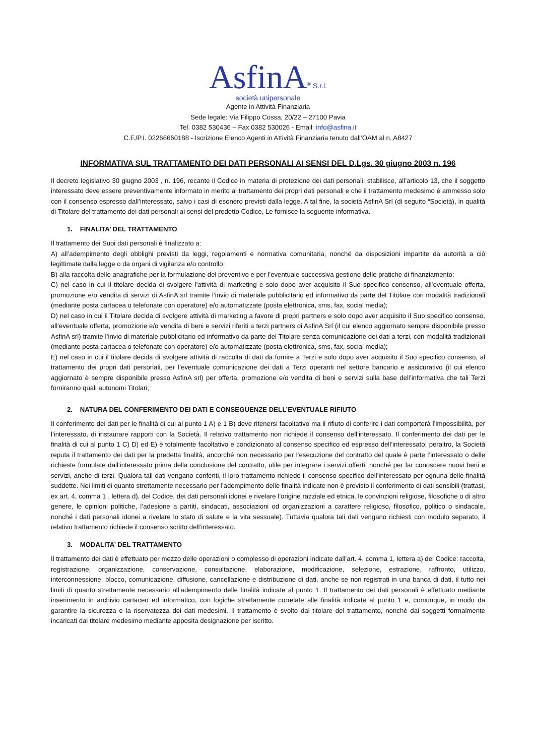AsfinA<sup>®</sup> S.r.l.
società unipersonale
Agente in Attività Finanziaria
Sede legale: Via Filippo Cossa, 20/22 – 27100 Pavia
Tel. 0382 530436 – Fax 0382 530026 - Email: info@asfina.it
C.F./P.I. 02266660188 - Iscrizione Elenco Agenti in Attività Finanziaria tenuto dall’OAM al n. A8427
INFORMATIVA SUL TRATTAMENTO DEI DATI PERSONALI AI SENSI DEL D.Lgs. 30 giugno 2003 n. 196
Il decreto legislativo 30 giugno 2003 , n. 196, recante il Codice in materia di protezione dei dati personali, stabilisce, all’articolo 13, che il soggetto interessato deve essere preventivamente informato in merito al trattamento dei propri dati personali e che il trattamento medesimo è ammesso solo con il consenso espresso dall’interessato, salvo i casi di esonero previsti dalla legge. A tal fine, la società AsfinA Srl (di seguito “Società), in qualità di Titolare del trattamento dei dati personali ai sensi del predetto Codice, Le fornisce la seguente informativa.
1. FINALITA’ DEL TRATTAMENTO
Il trattamento dei Suoi dati personali è finalizzato a:
A) all’adempimento degli obblighi previsti da leggi, regolamenti e normativa comunitaria, nonché da disposizioni impartite da autorità a ciò legittimate dalla legge o da organi di vigilanza e/o controllo;
B) alla raccolta delle anagrafiche per la formulazione del preventivo e per l’eventuale successiva gestione delle pratiche di finanziamento;
C) nel caso in cui il titolare decida di svolgere l’attività di marketing e solo dopo aver acquisito il Suo specifico consenso, all’eventuale offerta, promozione e/o vendita di servizi di AsfinA srl tramite l’invio di materiale pubblicitario ed informativo da parte del Titolare con modalità tradizionali (mediante posta cartacea o telefonate con operatore) e/o automatizzate (posta elettronica, sms, fax, social media);
D) nel caso in cui il Titolare decida di svolgere attività di marketing a favore di propri partners e solo dopo aver acquisito il Suo specifico consenso, all’eventuale offerta, promozione e/o vendita di beni e servizi riferiti a terzi partners di AsfinA Srl (il cui elenco aggiornato sempre disponibile presso AsfinA srl) tramite l’invio di materiale pubblicitario ed informativo da parte del Titolare senza comunicazione dei dati a terzi, con modalità tradizionali (mediante posta cartacea o telefonate con operatore) e/o automatizzate (posta elettronica, sms, fax, social media);
E) nel caso in cui il titolare decida di svolgere attività di raccolta di dati da fornire a Terzi e solo dopo aver acquisito il Suo specifico consenso, al trattamento dei propri dati personali, per l’eventuale comunicazione dei dati a Terzi operanti nel settore bancario e assicurativo (il cui elenco aggiornato è sempre disponibile presso AsfinA srl) per offerta, promozione e/o vendita di beni e servizi sulla base dell’informativa che tali Terzi forniranno quali autonomi Titolari;
2. NATURA DEL CONFERIMENTO DEI DATI E CONSEGUENZE DELL’EVENTUALE RIFIUTO
Il conferimento dei dati per le finalità di cui al punto 1 A) e 1 B) deve ritenersi facoltativo ma il rifiuto di conferire i dati comporterà l’impossibilità, per l’interessato, di instaurare rapporti con la Società. Il relativo trattamento non richiede il consenso dell’interessato. Il conferimento dei dati per le finalità di cui al punto 1 C) D) ed E) è totalmente facoltativo e condizionato al consenso specifico ed espresso dell’interessato; peraltro, la Società reputa il trattamento dei dati per la predetta finalità, ancorché non necessario per l’esecuzione del contratto del quale è parte l’interessato o delle richieste formulate dall’interessato prima della conclusione del contratto, utile per integrare i servizi offerti, nonché per far conoscere nuovi beni e servizi, anche di terzi. Qualora tali dati vengano conferiti, il loro trattamento richiede il consenso specifico dell’interessato per ognuna delle finalità suddette. Nei limiti di quanto strettamente necessario per l’adempimento delle finalità indicate non è previsto il conferimento di dati sensibili (trattasi, ex art. 4, comma 1 , lettera d), del Codice, dei dati personali idonei e rivelare l’origine razziale ed etnica, le convinzioni religiose, filosofiche o di altro genere, le opinioni politiche, l’adesione a partiti, sindacati, associazioni od organizzazioni a carattere religioso, filosofico, politico o sindacale, nonché i dati personali idonei a rivelare lo stato di salute e la vita sessuale). Tuttavia qualora tali dati vengano richiesti con modulo separato, il relativo trattamento richiede il consenso scritto dell’interessato.
3. MODALITA’ DEL TRATTAMENTO
Il trattamento dei dati è effettuato per mezzo delle operazioni o complesso di operazioni indicate dall’art. 4, comma 1, lettera a) del Codice: raccolta, registrazione, organizzazione, conservazione, consultazione, elaborazione, modificazione, selezione, estrazione, raffronto, utilizzo, interconnessione, blocco, comunicazione, diffusione, cancellazione e distribuzione di dati, anche se non registrati in una banca di dati, il tutto nei limiti di quanto strettamente necessario all’adempimento delle finalità indicate al punto 1. Il trattamento dei dati personali è effettuato mediante inserimento in archivio cartaceo ed informatico, con logiche strettamente correlate alle finalità indicate al punto 1 e, comunque, in modo da garantire la sicurezza e la riservatezza dei dati medesimi. Il trattamento è svolto dal titolare del trattamento, nonché dai soggetti formalmente incaricati dal titolare medesimo mediante apposita designazione per iscritto.